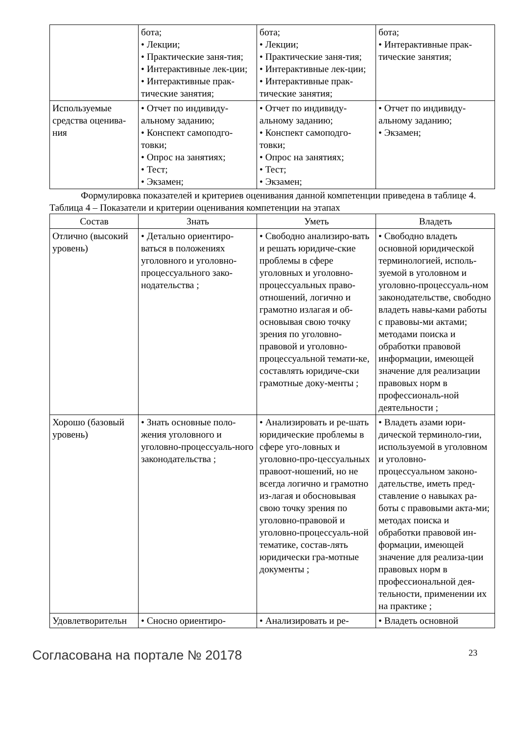| | бота; • Лекции; • Практические заня-тия; • Интерактивные лек-ции; • Интерактивные прак-тические занятия; | бота; • Лекции; • Практические заня-тия; • Интерактивные лек-ции; • Интерактивные прак-тические занятия; | бота; • Интерактивные прак-тические занятия; |
| Используемые средства оценива-ния | • Отчет по индивиду-альному заданию; • Конспект самоподго-товки; • Опрос на занятиях; • Тест; • Экзамен; | • Отчет по индивиду-альному заданию; • Конспект самоподго-товки; • Опрос на занятиях; • Тест; • Экзамен; | • Отчет по индивиду-альному заданию; • Экзамен; |
Формулировка показателей и критериев оценивания данной компетенции приведена в таблице 4.
Таблица 4 – Показатели и критерии оценивания компетенции на этапах
| Состав | Знать | Уметь | Владеть |
| --- | --- | --- | --- |
| Отлично (высокий уровень) | • Детально ориентиро-ваться в положениях уголовного и уголовно-процессуального зако-нодательства ; | • Свободно анализиро-вать и решать юридиче-ские проблемы в сфере уголовных и уголовно-процессуальных право-отношений, логично и грамотно излагая и об-основывая свою точку зрения по уголовно-правовой и уголовно-процессуальной темати-ке, составлять юридиче-ски грамотные доку-менты ; | • Свободно владеть основной юридической терминологией, исполь-зуемой в уголовном и уголовно-процессуаль-ном законодательстве, свободно владеть навы-ками работы с правовы-ми актами; методами поиска и обработки правовой информации, имеющей значение для реализации правовых норм в профессиональ-ной деятельности ; |
| Хорошо (базовый уровень) | • Знать основные поло-жения уголовного и уголовно-процессуаль-ного законодательства ; | • Анализировать и ре-шать юридические проблемы в сфере уго-ловных и уголовно-про-цессуальных правоот-ношений, но не всегда логично и грамотно из-лагая и обосновывая свою точку зрения по уголовно-правовой и уголовно-процессуаль-ной тематике, состав-лять юридически гра-мотные документы ; | • Владеть азами юри-дической терминоло-гии, используемой в уголовном и уголовно-процессуальном законо-дательстве, иметь пред-ставление о навыках ра-боты с правовыми акта-ми; методах поиска и обработки правовой ин-формации, имеющей значение для реализа-ции правовых норм в профессиональной дея-тельности, применении их на практике ; |
| Удовлетворительн | • Сносно ориентиро- | • Анализировать и ре- | • Владеть основной |
Согласована на портале № 20178 23